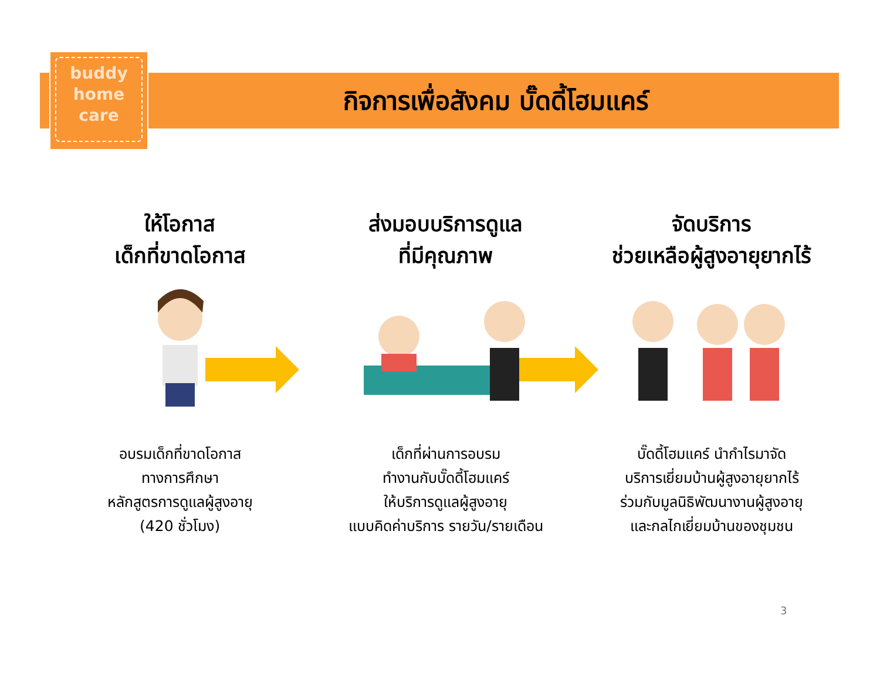buddy
home
care
กิจการเพื่อสังคม บั๊ดดี้โฮมแคร์
ให้โอกาส
เด็กที่ขาดโอกาส
อบรมเด็กที่ขาดโอกาส
ทางการศึกษา
หลักสูตรการดูแลผู้สูงอายุ
(420 ชั่วโมง)
ส่งมอบบริการดูแล
ที่มีคุณภาพ
เด็กที่ผ่านการอบรม
ทำงานกับบั๊ดดี้โฮมแคร์
ให้บริการดูแลผู้สูงอายุ
แบบคิดค่าบริการ รายวัน/รายเดือน
จัดบริการ
ช่วยเหลือผู้สูงอายุยากไร้
บั๊ดดี้โฮมแคร์ นำกำไรมาจัด
บริการเยี่ยมบ้านผู้สูงอายุยากไร้
ร่วมกับมูลนิธิพัฒนางานผู้สูงอายุ
และกลไกเยี่ยมบ้านของชุมชน
3